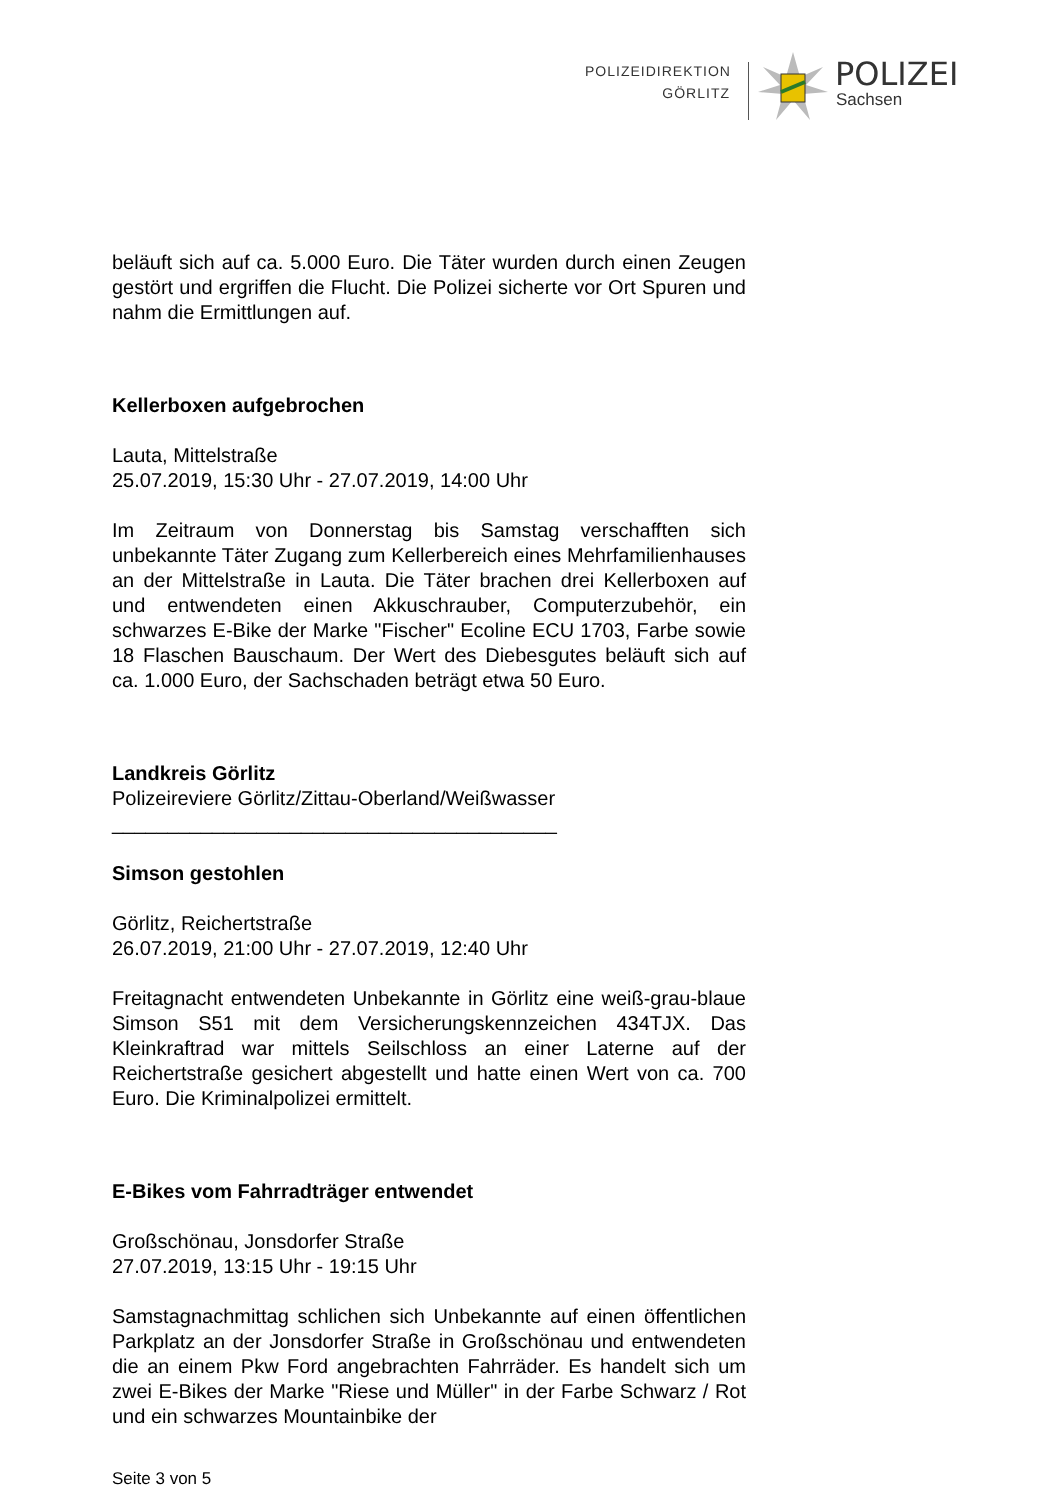POLIZEIDIREKTION
GÖRLITZ
POLIZEI
Sachsen
beläuft sich auf ca. 5.000 Euro. Die Täter wurden durch einen Zeugen gestört und ergriffen die Flucht. Die Polizei sicherte vor Ort Spuren und nahm die Ermittlungen auf.
Kellerboxen aufgebrochen
Lauta, Mittelstraße
25.07.2019, 15:30 Uhr - 27.07.2019, 14:00 Uhr
Im Zeitraum von Donnerstag bis Samstag verschafften sich unbekannte Täter Zugang zum Kellerbereich eines Mehrfamilienhauses an der Mittelstraße in Lauta. Die Täter brachen drei Kellerboxen auf und entwendeten einen Akkuschrauber, Computerzubehör, ein schwarzes E-Bike der Marke "Fischer" Ecoline ECU 1703, Farbe sowie 18 Flaschen Bauschaum. Der Wert des Diebesgutes beläuft sich auf ca. 1.000 Euro, der Sachschaden beträgt etwa 50 Euro.
Landkreis Görlitz
Polizeireviere Görlitz/Zittau-Oberland/Weißwasser
________________________________________
Simson gestohlen
Görlitz, Reichertstraße
26.07.2019, 21:00 Uhr - 27.07.2019, 12:40 Uhr
Freitagnacht entwendeten Unbekannte in Görlitz eine weiß-grau-blaue Simson S51 mit dem Versicherungskennzeichen 434TJX. Das Kleinkraftrad war mittels Seilschloss an einer Laterne auf der Reichertstraße gesichert abgestellt und hatte einen Wert von ca. 700 Euro. Die Kriminalpolizei ermittelt.
E-Bikes vom Fahrradträger entwendet
Großschönau, Jonsdorfer Straße
27.07.2019, 13:15 Uhr - 19:15 Uhr
Samstagnachmittag schlichen sich Unbekannte auf einen öffentlichen Parkplatz an der Jonsdorfer Straße in Großschönau und entwendeten die an einem Pkw Ford angebrachten Fahrräder. Es handelt sich um zwei E-Bikes der Marke "Riese und Müller" in der Farbe Schwarz / Rot und ein schwarzes Mountainbike der
Seite 3 von 5